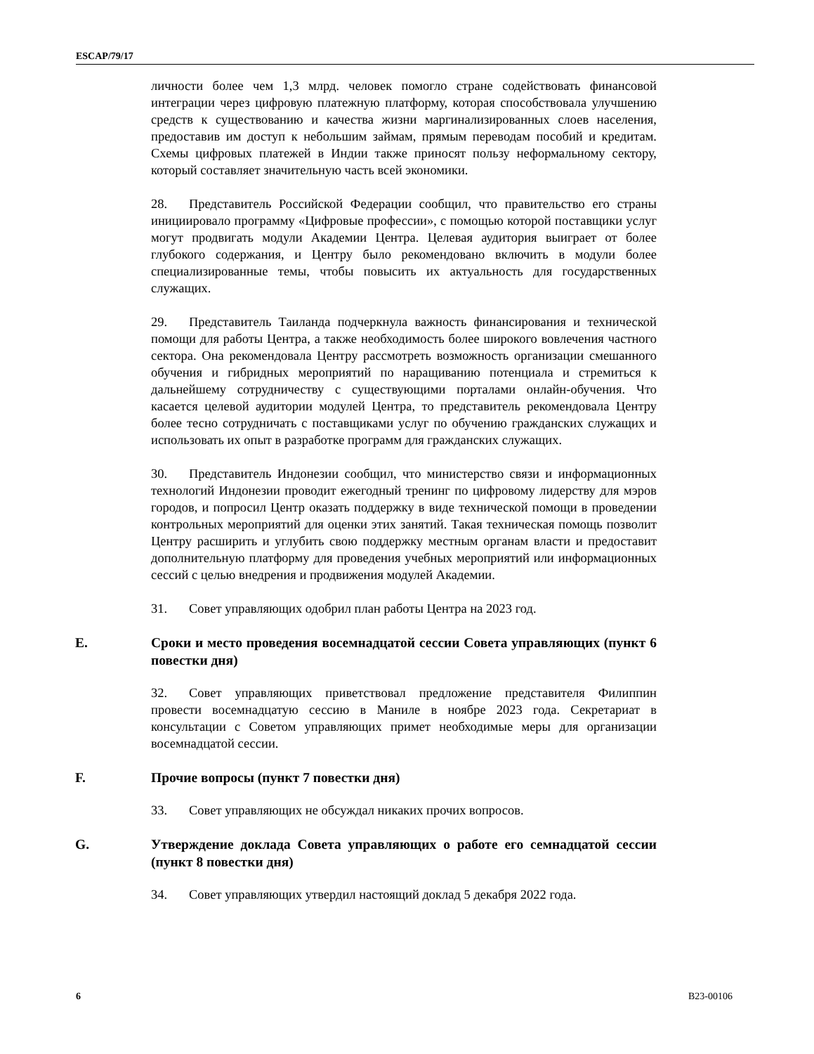ESCAP/79/17
личности более чем 1,3 млрд. человек помогло стране содействовать финансовой интеграции через цифровую платежную платформу, которая способствовала улучшению средств к существованию и качества жизни маргинализированных слоев населения, предоставив им доступ к небольшим займам, прямым переводам пособий и кредитам. Схемы цифровых платежей в Индии также приносят пользу неформальному сектору, который составляет значительную часть всей экономики.
28. Представитель Российской Федерации сообщил, что правительство его страны инициировало программу «Цифровые профессии», с помощью которой поставщики услуг могут продвигать модули Академии Центра. Целевая аудитория выиграет от более глубокого содержания, и Центру было рекомендовано включить в модули более специализированные темы, чтобы повысить их актуальность для государственных служащих.
29. Представитель Таиланда подчеркнула важность финансирования и технической помощи для работы Центра, а также необходимость более широкого вовлечения частного сектора. Она рекомендовала Центру рассмотреть возможность организации смешанного обучения и гибридных мероприятий по наращиванию потенциала и стремиться к дальнейшему сотрудничеству с существующими порталами онлайн-обучения. Что касается целевой аудитории модулей Центра, то представитель рекомендовала Центру более тесно сотрудничать с поставщиками услуг по обучению гражданских служащих и использовать их опыт в разработке программ для гражданских служащих.
30. Представитель Индонезии сообщил, что министерство связи и информационных технологий Индонезии проводит ежегодный тренинг по цифровому лидерству для мэров городов, и попросил Центр оказать поддержку в виде технической помощи в проведении контрольных мероприятий для оценки этих занятий. Такая техническая помощь позволит Центру расширить и углубить свою поддержку местным органам власти и предоставит дополнительную платформу для проведения учебных мероприятий или информационных сессий с целью внедрения и продвижения модулей Академии.
31. Совет управляющих одобрил план работы Центра на 2023 год.
E. Сроки и место проведения восемнадцатой сессии Совета управляющих (пункт 6 повестки дня)
32. Совет управляющих приветствовал предложение представителя Филиппин провести восемнадцатую сессию в Маниле в ноябре 2023 года. Секретариат в консультации с Советом управляющих примет необходимые меры для организации восемнадцатой сессии.
F. Прочие вопросы (пункт 7 повестки дня)
33. Совет управляющих не обсуждал никаких прочих вопросов.
G. Утверждение доклада Совета управляющих о работе его семнадцатой сессии (пункт 8 повестки дня)
34. Совет управляющих утвердил настоящий доклад 5 декабря 2022 года.
6 B23-00106